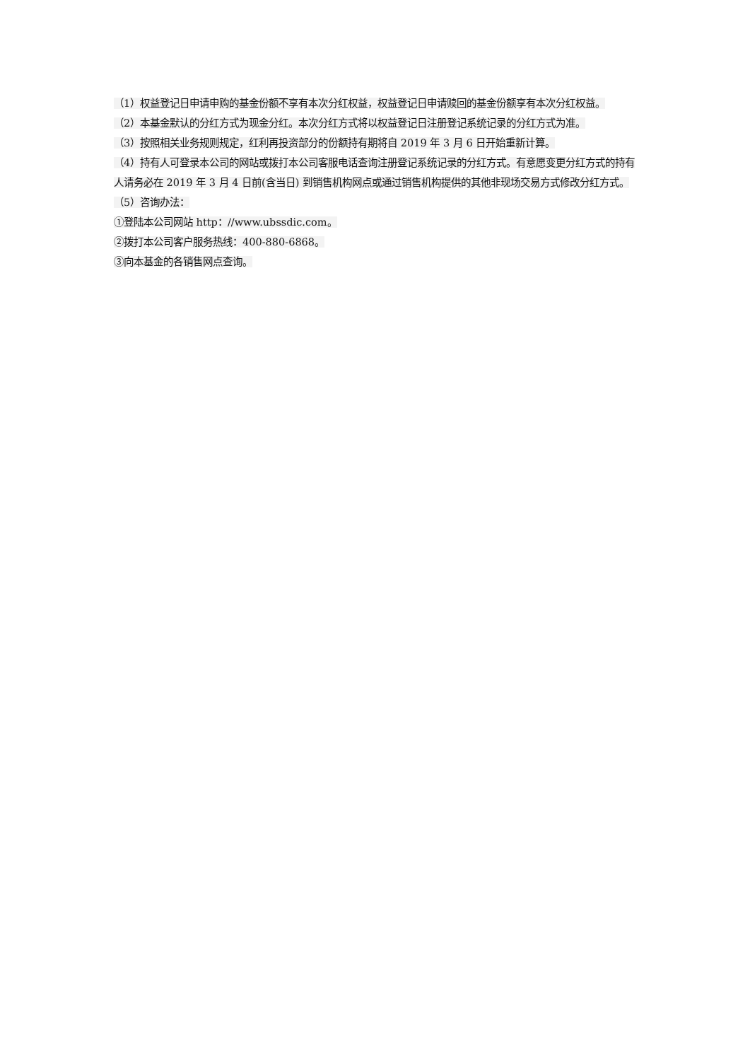（1）权益登记日申请申购的基金份额不享有本次分红权益，权益登记日申请赎回的基金份额享有本次分红权益。
（2）本基金默认的分红方式为现金分红。本次分红方式将以权益登记日注册登记系统记录的分红方式为准。
（3）按照相关业务规则规定，红利再投资部分的份额持有期将自 2019 年 3 月 6 日开始重新计算。
（4）持有人可登录本公司的网站或拨打本公司客服电话查询注册登记系统记录的分红方式。有意愿变更分红方式的持有人请务必在 2019 年 3 月 4 日前(含当日) 到销售机构网点或通过销售机构提供的其他非现场交易方式修改分红方式。
（5）咨询办法：
①登陆本公司网站 http：//www.ubssdic.com。
②拨打本公司客户服务热线：400-880-6868。
③向本基金的各销售网点查询。